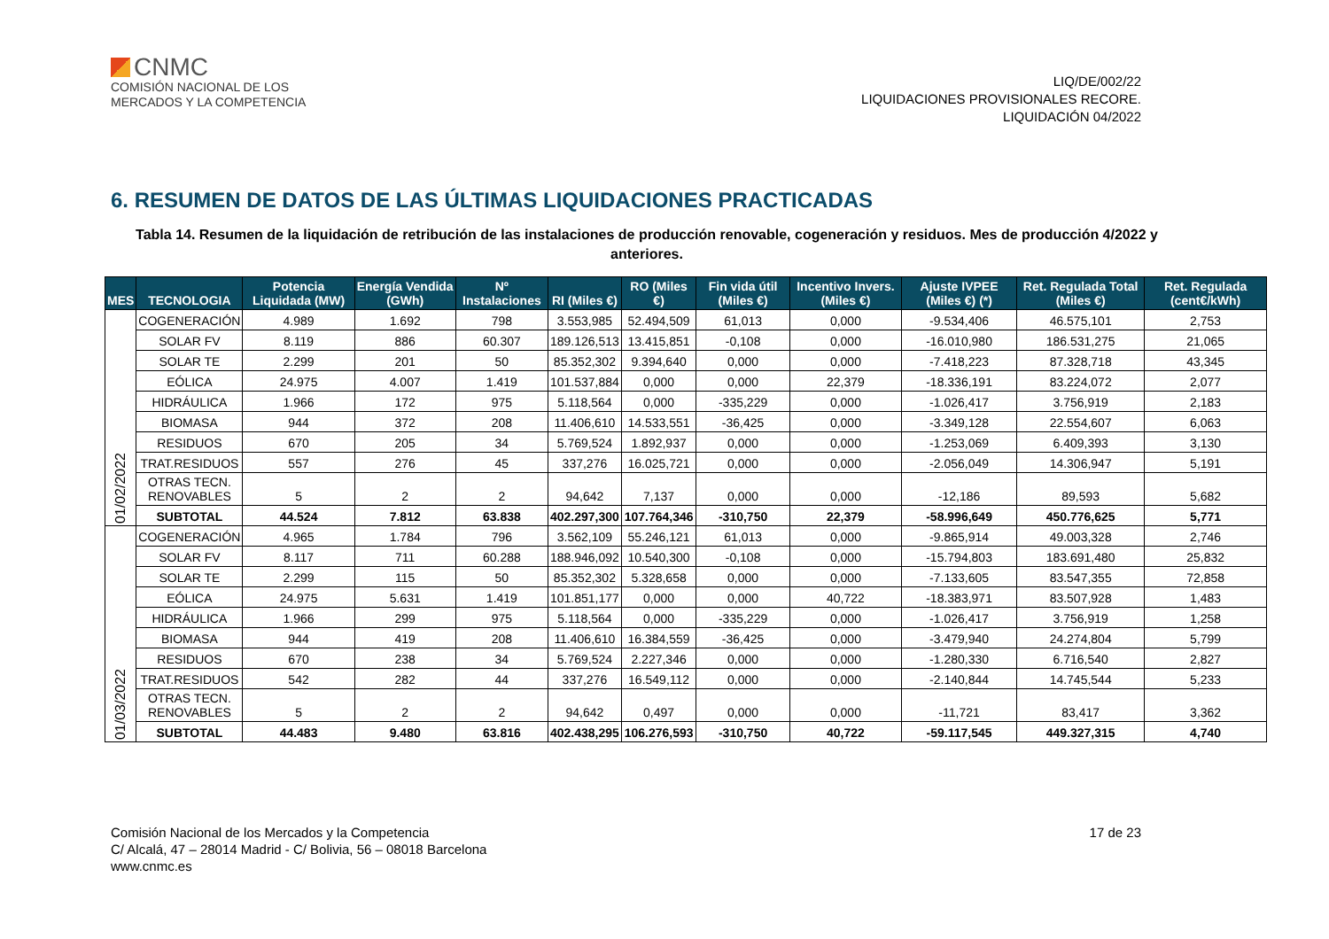CNMC
COMISIÓN NACIONAL DE LOS
MERCADOS Y LA COMPETENCIA
LIQ/DE/002/22
LIQUIDACIONES PROVISIONALES RECORE.
LIQUIDACIÓN 04/2022
6. RESUMEN DE DATOS DE LAS ÚLTIMAS LIQUIDACIONES PRACTICADAS
Tabla 14. Resumen de la liquidación de retribución de las instalaciones de producción renovable, cogeneración y residuos. Mes de producción 4/2022 y anteriores.
| MES | TECNOLOGIA | Potencia Liquidada (MW) | Energía Vendida (GWh) | Nº Instalaciones | RI (Miles €) | RO (Miles €) | Fin vida útil (Miles €) | Incentivo Invers. (Miles €) | Ajuste IVPEE (Miles €) (*) | Ret. Regulada Total (Miles €) | Ret. Regulada (cent€/kWh) |
| --- | --- | --- | --- | --- | --- | --- | --- | --- | --- | --- | --- |
| 01/02/2022 | COGENERACIÓN | 4.989 | 1.692 | 798 | 3.553,985 | 52.494,509 | 61,013 | 0,000 | -9.534,406 | 46.575,101 | 2,753 |
| | SOLAR FV | 8.119 | 886 | 60.307 | 189.126,513 | 13.415,851 | -0,108 | 0,000 | -16.010,980 | 186.531,275 | 21,065 |
| | SOLAR TE | 2.299 | 201 | 50 | 85.352,302 | 9.394,640 | 0,000 | 0,000 | -7.418,223 | 87.328,718 | 43,345 |
| | EÓLICA | 24.975 | 4.007 | 1.419 | 101.537,884 | 0,000 | 0,000 | 22,379 | -18.336,191 | 83.224,072 | 2,077 |
| | HIDRÁULICA | 1.966 | 172 | 975 | 5.118,564 | 0,000 | -335,229 | 0,000 | -1.026,417 | 3.756,919 | 2,183 |
| | BIOMASA | 944 | 372 | 208 | 11.406,610 | 14.533,551 | -36,425 | 0,000 | -3.349,128 | 22.554,607 | 6,063 |
| | RESIDUOS | 670 | 205 | 34 | 5.769,524 | 1.892,937 | 0,000 | 0,000 | -1.253,069 | 6.409,393 | 3,130 |
| | TRAT.RESIDUOS | 557 | 276 | 45 | 337,276 | 16.025,721 | 0,000 | 0,000 | -2.056,049 | 14.306,947 | 5,191 |
| | OTRAS TECN. RENOVABLES | 5 | 2 | 2 | 94,642 | 7,137 | 0,000 | 0,000 | -12,186 | 89,593 | 5,682 |
| | SUBTOTAL | 44.524 | 7.812 | 63.838 | 402.297,300 | 107.764,346 | -310,750 | 22,379 | -58.996,649 | 450.776,625 | 5,771 |
| 01/03/2022 | COGENERACIÓN | 4.965 | 1.784 | 796 | 3.562,109 | 55.246,121 | 61,013 | 0,000 | -9.865,914 | 49.003,328 | 2,746 |
| | SOLAR FV | 8.117 | 711 | 60.288 | 188.946,092 | 10.540,300 | -0,108 | 0,000 | -15.794,803 | 183.691,480 | 25,832 |
| | SOLAR TE | 2.299 | 115 | 50 | 85.352,302 | 5.328,658 | 0,000 | 0,000 | -7.133,605 | 83.547,355 | 72,858 |
| | EÓLICA | 24.975 | 5.631 | 1.419 | 101.851,177 | 0,000 | 0,000 | 40,722 | -18.383,971 | 83.507,928 | 1,483 |
| | HIDRÁULICA | 1.966 | 299 | 975 | 5.118,564 | 0,000 | -335,229 | 0,000 | -1.026,417 | 3.756,919 | 1,258 |
| | BIOMASA | 944 | 419 | 208 | 11.406,610 | 16.384,559 | -36,425 | 0,000 | -3.479,940 | 24.274,804 | 5,799 |
| | RESIDUOS | 670 | 238 | 34 | 5.769,524 | 2.227,346 | 0,000 | 0,000 | -1.280,330 | 6.716,540 | 2,827 |
| | TRAT.RESIDUOS | 542 | 282 | 44 | 337,276 | 16.549,112 | 0,000 | 0,000 | -2.140,844 | 14.745,544 | 5,233 |
| | OTRAS TECN. RENOVABLES | 5 | 2 | 2 | 94,642 | 0,497 | 0,000 | 0,000 | -11,721 | 83,417 | 3,362 |
| | SUBTOTAL | 44.483 | 9.480 | 63.816 | 402.438,295 | 106.276,593 | -310,750 | 40,722 | -59.117,545 | 449.327,315 | 4,740 |
Comisión Nacional de los Mercados y la Competencia
C/ Alcalá, 47 – 28014 Madrid - C/ Bolivia, 56 – 08018 Barcelona
www.cnmc.es
17 de 23